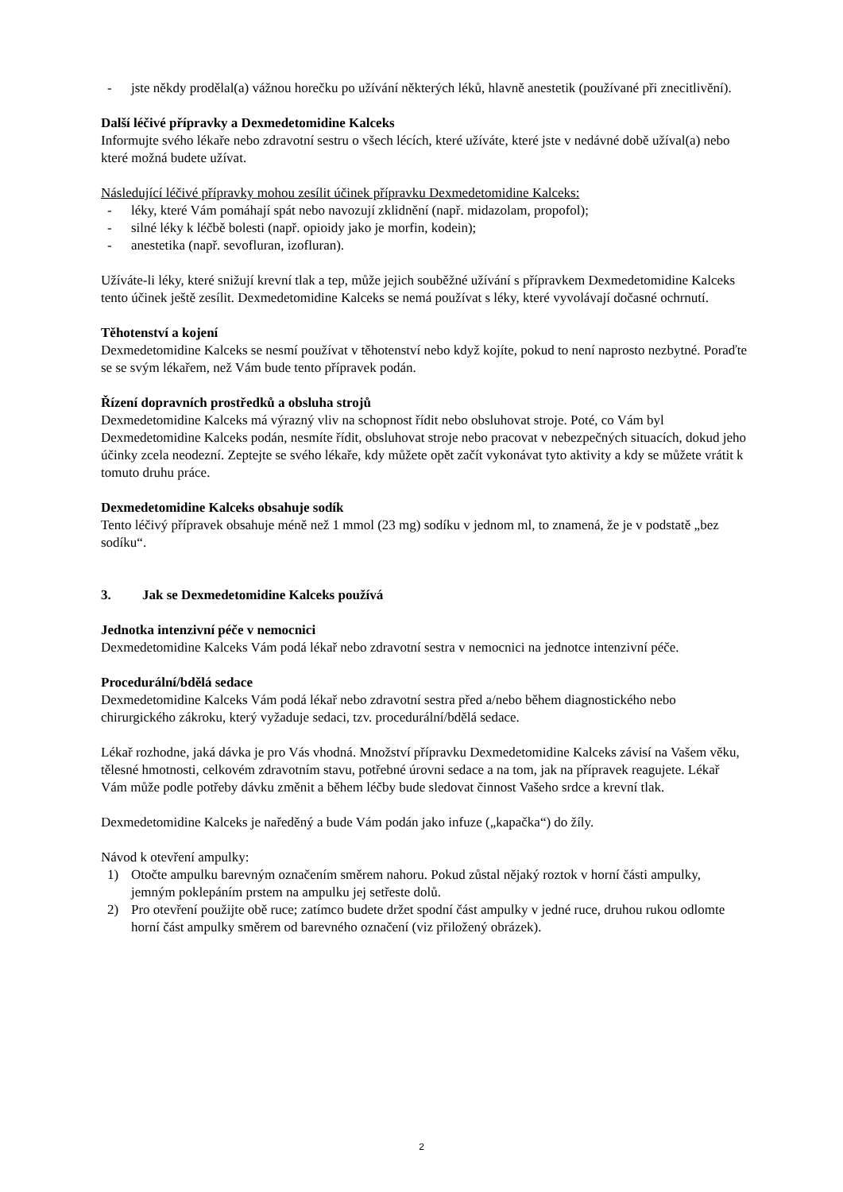- jste někdy prodělal(a) vážnou horečku po užívání některých léků, hlavně anestetik (používané při znecitlivění).
Další léčivé přípravky a Dexmedetomidine Kalceks
Informujte svého lékaře nebo zdravotní sestru o všech lécích, které užíváte, které jste v nedávné době užíval(a) nebo které možná budete užívat.
Následující léčivé přípravky mohou zesílit účinek přípravku Dexmedetomidine Kalceks:
- léky, které Vám pomáhají spát nebo navozují zklidnění (např. midazolam, propofol);
- silné léky k léčbě bolesti (např. opioidy jako je morfin, kodein);
- anestetika (např. sevofluran, izofluran).
Užíváte-li léky, které snižují krevní tlak a tep, může jejich souběžné užívání s přípravkem Dexmedetomidine Kalceks tento účinek ještě zesílit. Dexmedetomidine Kalceks se nemá používat s léky, které vyvolávají dočasné ochrnutí.
Těhotenství a kojení
Dexmedetomidine Kalceks se nesmí používat v těhotenství nebo když kojíte, pokud to není naprosto nezbytné. Poraďte se se svým lékařem, než Vám bude tento přípravek podán.
Řízení dopravních prostředků a obsluha strojů
Dexmedetomidine Kalceks má výrazný vliv na schopnost řídit nebo obsluhovat stroje. Poté, co Vám byl Dexmedetomidine Kalceks podán, nesmíte řídit, obsluhovat stroje nebo pracovat v nebezpečných situacích, dokud jeho účinky zcela neodezní. Zeptejte se svého lékaře, kdy můžete opět začít vykonávat tyto aktivity a kdy se můžete vrátit k tomuto druhu práce.
Dexmedetomidine Kalceks obsahuje sodík
Tento léčivý přípravek obsahuje méně než 1 mmol (23 mg) sodíku v jednom ml, to znamená, že je v podstatě „bez sodíku“.
3. Jak se Dexmedetomidine Kalceks používá
Jednotka intenzivní péče v nemocnici
Dexmedetomidine Kalceks Vám podá lékař nebo zdravotní sestra v nemocnici na jednotce intenzivní péče.
Procedurální/bdělá sedace
Dexmedetomidine Kalceks Vám podá lékař nebo zdravotní sestra před a/nebo během diagnostického nebo chirurgického zákroku, který vyžaduje sedaci, tzv. procedurální/bdělá sedace.
Lékař rozhodne, jaká dávka je pro Vás vhodná. Množství přípravku Dexmedetomidine Kalceks závisí na Vašem věku, tělesné hmotnosti, celkovém zdravotním stavu, potřebné úrovni sedace a na tom, jak na přípravek reagujete. Lékař Vám může podle potřeby dávku změnit a během léčby bude sledovat činnost Vašeho srdce a krevní tlak.
Dexmedetomidine Kalceks je naředěný a bude Vám podán jako infuze („kapačka“) do žíly.
Návod k otevření ampulky:
1) Otočte ampulku barevným označením směrem nahoru. Pokud zůstal nějaký roztok v horní části ampulky, jemným poklepáním prstem na ampulku jej setřeste dolů.
2) Pro otevření použijte obě ruce; zatímco budete držet spodní část ampulky v jedné ruce, druhou rukou odlomte horní část ampulky směrem od barevného označení (viz přiložený obrázek).
2